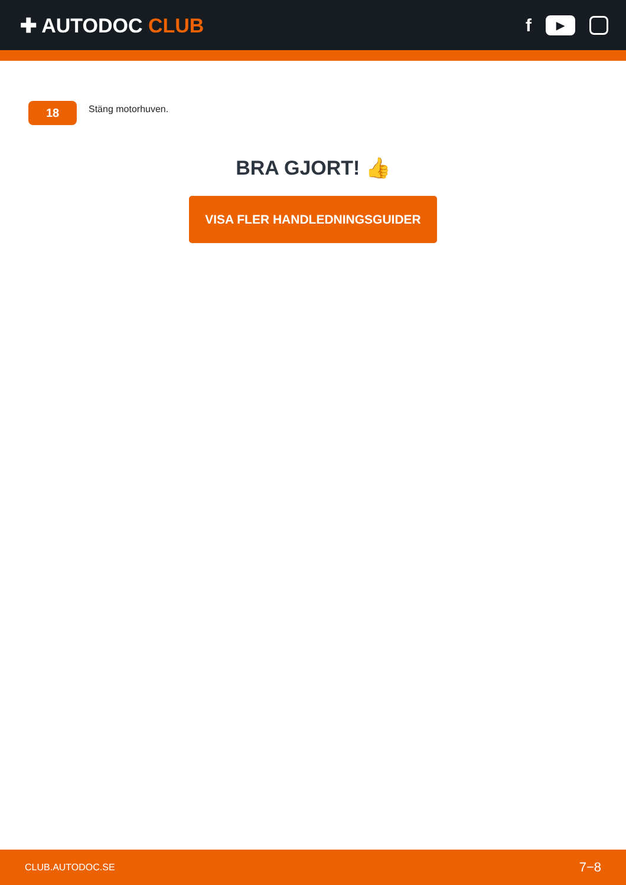✚ AUTODOC CLUB
f
▶
18
Stäng motorhuven.
BRA GJORT! 👍
VISA FLER HANDLEDNINGSGUIDER
CLUB.AUTODOC.SE 7−8